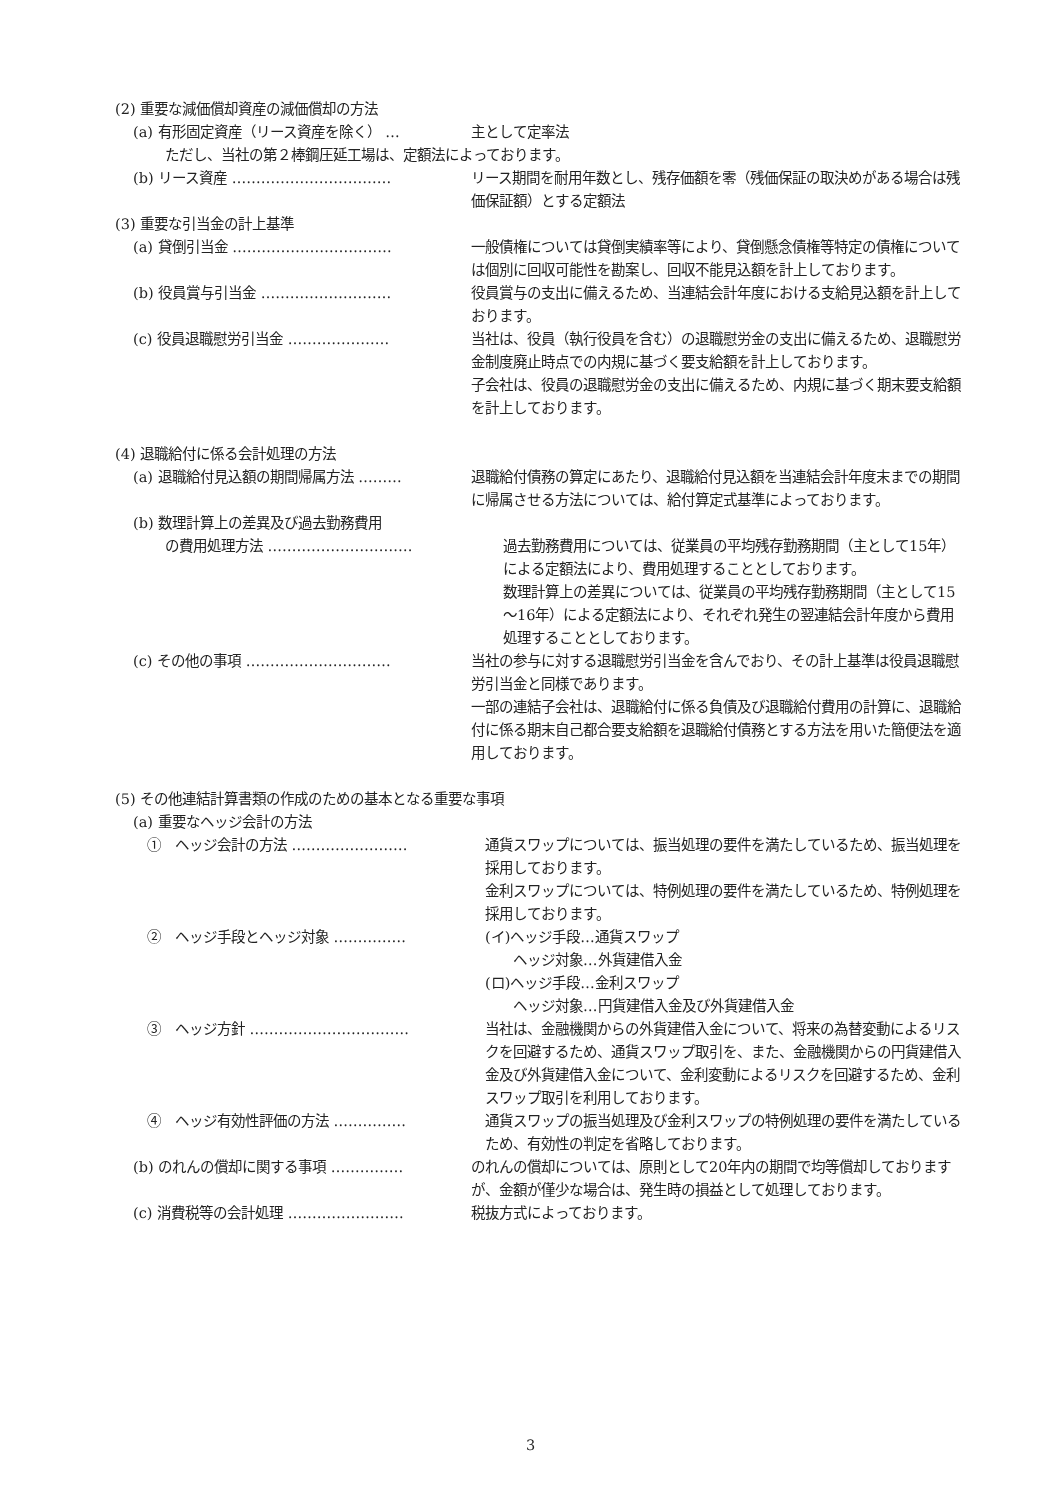(2) 重要な減価償却資産の減価償却の方法
(a) 有形固定資産（リース資産を除く） … 主として定率法
ただし、当社の第２棒鋼圧延工場は、定額法によっております。
(b) リース資産 …………………………… リース期間を耐用年数とし、残存価額を零（残価保証の取決めがある場合は残価保証額）とする定額法
(3) 重要な引当金の計上基準
(a) 貸倒引当金 …………………………… 一般債権については貸倒実績率等により、貸倒懸念債権等特定の債権については個別に回収可能性を勘案し、回収不能見込額を計上しております。
(b) 役員賞与引当金 ……………………… 役員賞与の支出に備えるため、当連結会計年度における支給見込額を計上しております。
(c) 役員退職慰労引当金 ………………… 当社は、役員（執行役員を含む）の退職慰労金の支出に備えるため、退職慰労金制度廃止時点での内規に基づく要支給額を計上しております。
子会社は、役員の退職慰労金の支出に備えるため、内規に基づく期末要支給額を計上しております。
(4) 退職給付に係る会計処理の方法
(a) 退職給付見込額の期間帰属方法 ……… 退職給付債務の算定にあたり、退職給付見込額を当連結会計年度末までの期間に帰属させる方法については、給付算定式基準によっております。
(b) 数理計算上の差異及び過去勤務費用
の費用処理方法 ………………………… 過去勤務費用については、従業員の平均残存勤務期間（主として15年）による定額法により、費用処理することとしております。
数理計算上の差異については、従業員の平均残存勤務期間（主として15～16年）による定額法により、それぞれ発生の翌連結会計年度から費用処理することとしております。
(c) その他の事項 ………………………… 当社の参与に対する退職慰労引当金を含んでおり、その計上基準は役員退職慰労引当金と同様であります。
一部の連結子会社は、退職給付に係る負債及び退職給付費用の計算に、退職給付に係る期末自己都合要支給額を退職給付債務とする方法を用いた簡便法を適用しております。
(5) その他連結計算書類の作成のための基本となる重要な事項
(a) 重要なヘッジ会計の方法
①　ヘッジ会計の方法 …………………… 通貨スワップについては、振当処理の要件を満たしているため、振当処理を採用しております。
金利スワップについては、特例処理の要件を満たしているため、特例処理を採用しております。
②　ヘッジ手段とヘッジ対象 …………… (イ)ヘッジ手段…通貨スワップ
　　ヘッジ対象…外貨建借入金
(ロ)ヘッジ手段…金利スワップ
　　ヘッジ対象…円貨建借入金及び外貨建借入金
③　ヘッジ方針 …………………………… 当社は、金融機関からの外貨建借入金について、将来の為替変動によるリスクを回避するため、通貨スワップ取引を、また、金融機関からの円貨建借入金及び外貨建借入金について、金利変動によるリスクを回避するため、金利スワップ取引を利用しております。
④　ヘッジ有効性評価の方法 …………… 通貨スワップの振当処理及び金利スワップの特例処理の要件を満たしているため、有効性の判定を省略しております。
(b) のれんの償却に関する事項 …………… のれんの償却については、原則として20年内の期間で均等償却しておりますが、金額が僅少な場合は、発生時の損益として処理しております。
(c) 消費税等の会計処理 …………………… 税抜方式によっております。
3